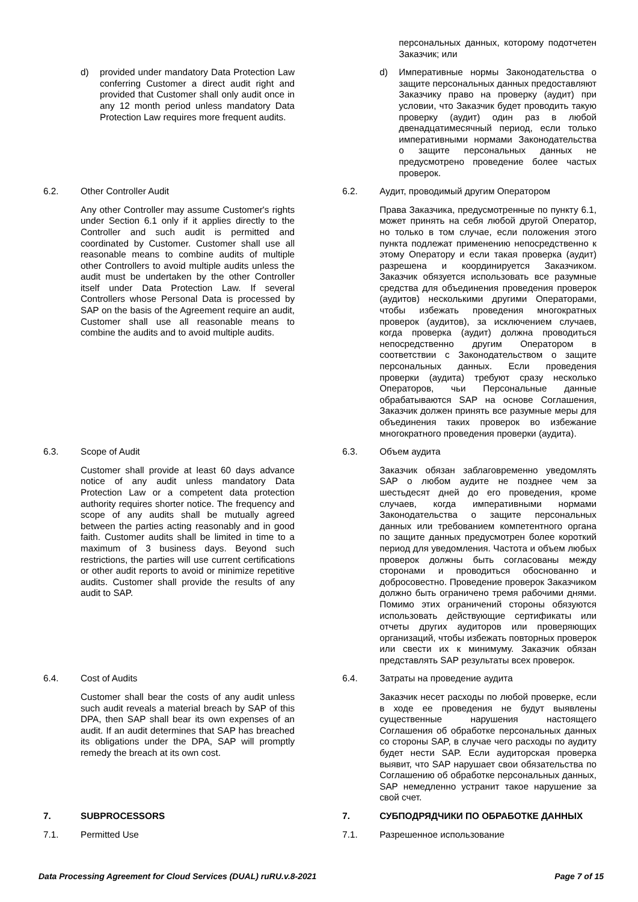| | | | | персональных данных, которому подотчетен Заказчик; или |
| | d) provided under mandatory Data Protection Law conferring Customer a direct audit right and provided that Customer shall only audit once in any 12 month period unless mandatory Data Protection Law requires more frequent audits. | | | d) Императивные нормы Законодательства о защите персональных данных предоставляют Заказчику право на проверку (аудит) при условии, что Заказчик будет проводить такую проверку (аудит) один раз в любой двенадцатимесячный период, если только императивными нормами Законодательства о защите персональных данных не предусмотрено проведение более частых проверок. |
| 6.2. | Other Controller Audit | | 6.2. | Аудит, проводимый другим Оператором |
| | Any other Controller may assume Customer's rights under Section 6.1 only if it applies directly to the Controller and such audit is permitted and coordinated by Customer. Customer shall use all reasonable means to combine audits of multiple other Controllers to avoid multiple audits unless the audit must be undertaken by the other Controller itself under Data Protection Law. If several Controllers whose Personal Data is processed by SAP on the basis of the Agreement require an audit, Customer shall use all reasonable means to combine the audits and to avoid multiple audits. | | | Права Заказчика, предусмотренные по пункту 6.1, может принять на себя любой другой Оператор, но только в том случае, если положения этого пункта подлежат применению непосредственно к этому Оператору и если такая проверка (аудит) разрешена и координируется Заказчиком. Заказчик обязуется использовать все разумные средства для объединения проведения проверок (аудитов) несколькими другими Операторами, чтобы избежать проведения многократных проверок (аудитов), за исключением случаев, когда проверка (аудит) должна проводиться непосредственно другим Оператором в соответствии с Законодательством о защите персональных данных. Если проведения проверки (аудита) требуют сразу несколько Операторов, чьи Персональные данные обрабатываются SAP на основе Соглашения, Заказчик должен принять все разумные меры для объединения таких проверок во избежание многократного проведения проверки (аудита). |
| 6.3. | Scope of Audit | | 6.3. | Объем аудита |
| | Customer shall provide at least 60 days advance notice of any audit unless mandatory Data Protection Law or a competent data protection authority requires shorter notice. The frequency and scope of any audits shall be mutually agreed between the parties acting reasonably and in good faith. Customer audits shall be limited in time to a maximum of 3 business days. Beyond such restrictions, the parties will use current certifications or other audit reports to avoid or minimize repetitive audits. Customer shall provide the results of any audit to SAP. | | | Заказчик обязан заблаговременно уведомлять SAP о любом аудите не позднее чем за шестьдесят дней до его проведения, кроме случаев, когда императивными нормами Законодательства о защите персональных данных или требованием компетентного органа по защите данных предусмотрен более короткий период для уведомления. Частота и объем любых проверок должны быть согласованы между сторонами и проводиться обоснованно и добросовестно. Проведение проверок Заказчиком должно быть ограничено тремя рабочими днями. Помимо этих ограничений стороны обязуются использовать действующие сертификаты или отчеты других аудиторов или проверяющих организаций, чтобы избежать повторных проверок или свести их к минимуму. Заказчик обязан представлять SAP результаты всех проверок. |
| 6.4. | Cost of Audits | | 6.4. | Затраты на проведение аудита |
| | Customer shall bear the costs of any audit unless such audit reveals a material breach by SAP of this DPA, then SAP shall bear its own expenses of an audit. If an audit determines that SAP has breached its obligations under the DPA, SAP will promptly remedy the breach at its own cost. | | | Заказчик несет расходы по любой проверке, если в ходе ее проведения не будут выявлены существенные нарушения настоящего Соглашения об обработке персональных данных со стороны SAP, в случае чего расходы по аудиту будет нести SAP. Если аудиторская проверка выявит, что SAP нарушает свои обязательства по Соглашению об обработке персональных данных, SAP немедленно устранит такое нарушение за свой счет. |
| 7. | SUBPROCESSORS | | 7. | СУБПОДРЯДЧИКИ ПО ОБРАБОТКЕ ДАННЫХ |
| 7.1. | Permitted Use | | 7.1. | Разрешенное использование |
Data Processing Agreement for Cloud Services (DUAL) ruRU.v.8-2021 Page 7 of 15